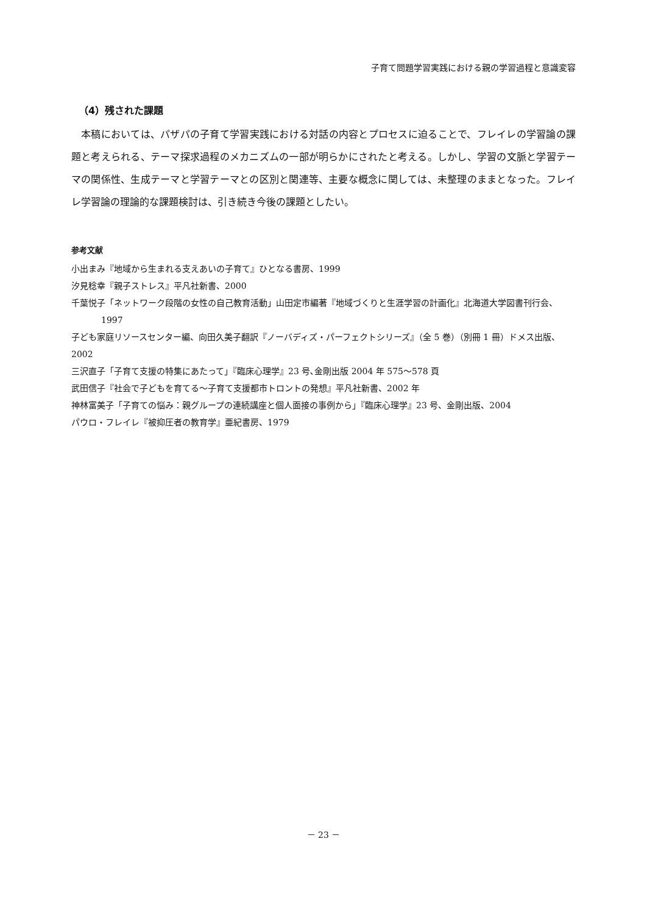子育て問題学習実践における親の学習過程と意識変容
（4）残された課題
本稿においては、パザパの子育て学習実践における対話の内容とプロセスに迫ることで、フレイレの学習論の課題と考えられる、テーマ探求過程のメカニズムの一部が明らかにされたと考える。しかし、学習の文脈と学習テーマの関係性、生成テーマと学習テーマとの区別と関連等、主要な概念に関しては、未整理のままとなった。フレイレ学習論の理論的な課題検討は、引き続き今後の課題としたい。
参考文献
小出まみ『地域から生まれる支えあいの子育て』ひとなる書房、1999
汐見稔幸『親子ストレス』平凡社新書、2000
千葉悦子「ネットワーク段階の女性の自己教育活動」山田定市編著『地域づくりと生涯学習の計画化』北海道大学図書刊行会、1997
子ども家庭リソースセンター編、向田久美子翻訳『ノーバディズ・パーフェクトシリーズ』（全 5 巻）（別冊 1 冊）ドメス出版、2002
三沢直子「子育て支援の特集にあたって」『臨床心理学』23 号､金剛出版 2004 年 575～578 頁
武田信子『社会で子どもを育てる～子育て支援都市トロントの発想』平凡社新書、2002 年
神林富美子「子育ての悩み：親グループの連続講座と個人面接の事例から」『臨床心理学』23 号、金剛出版、2004
パウロ・フレイレ『被抑圧者の教育学』亜紀書房、1979
－ 23 －